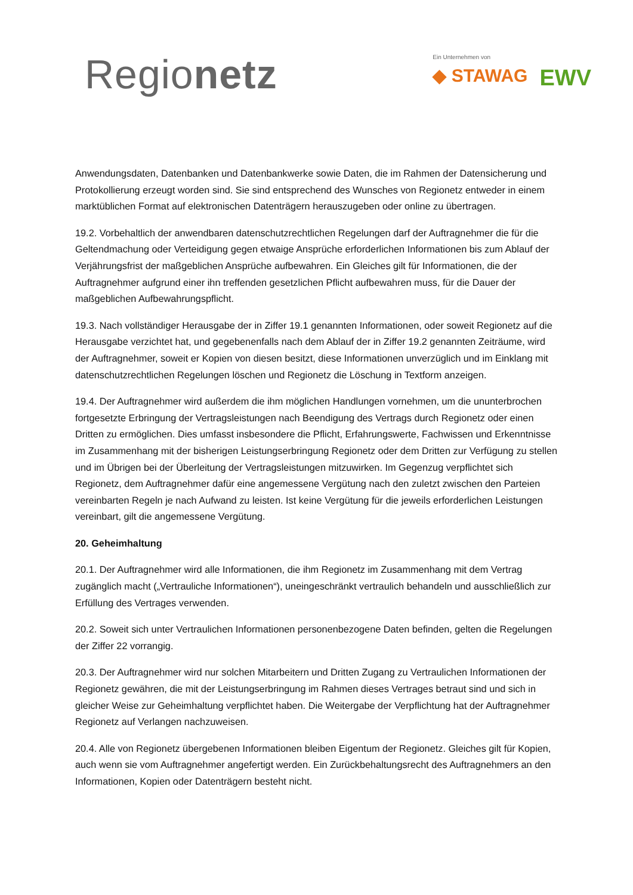Regionetz
Ein Unternehmen von
◆ STAWAG EWV
Anwendungsdaten, Datenbanken und Datenbankwerke sowie Daten, die im Rahmen der Datensicherung und Protokollierung erzeugt worden sind. Sie sind entsprechend des Wunsches von Regionetz entweder in einem marktüblichen Format auf elektronischen Datenträgern herauszugeben oder online zu übertragen.
19.2. Vorbehaltlich der anwendbaren datenschutzrechtlichen Regelungen darf der Auftragnehmer die für die Geltendmachung oder Verteidigung gegen etwaige Ansprüche erforderlichen Informationen bis zum Ablauf der Verjährungsfrist der maßgeblichen Ansprüche aufbewahren. Ein Gleiches gilt für Informationen, die der Auftragnehmer aufgrund einer ihn treffenden gesetzlichen Pflicht aufbewahren muss, für die Dauer der maßgeblichen Aufbewahrungspflicht.
19.3. Nach vollständiger Herausgabe der in Ziffer 19.1 genannten Informationen, oder soweit Regionetz auf die Herausgabe verzichtet hat, und gegebenenfalls nach dem Ablauf der in Ziffer 19.2 genannten Zeiträume, wird der Auftragnehmer, soweit er Kopien von diesen besitzt, diese Informationen unverzüglich und im Einklang mit datenschutzrechtlichen Regelungen löschen und Regionetz die Löschung in Textform anzeigen.
19.4. Der Auftragnehmer wird außerdem die ihm möglichen Handlungen vornehmen, um die ununterbrochen fortgesetzte Erbringung der Vertragsleistungen nach Beendigung des Vertrags durch Regionetz oder einen Dritten zu ermöglichen. Dies umfasst insbesondere die Pflicht, Erfahrungswerte, Fachwissen und Erkenntnisse im Zusammenhang mit der bisherigen Leistungserbringung Regionetz oder dem Dritten zur Verfügung zu stellen und im Übrigen bei der Überleitung der Vertragsleistungen mitzuwirken. Im Gegenzug verpflichtet sich Regionetz, dem Auftragnehmer dafür eine angemessene Vergütung nach den zuletzt zwischen den Parteien vereinbarten Regeln je nach Aufwand zu leisten. Ist keine Vergütung für die jeweils erforderlichen Leistungen vereinbart, gilt die angemessene Vergütung.
20. Geheimhaltung
20.1. Der Auftragnehmer wird alle Informationen, die ihm Regionetz im Zusammenhang mit dem Vertrag zugänglich macht („Vertrauliche Informationen“), uneingeschränkt vertraulich behandeln und ausschließlich zur Erfüllung des Vertrages verwenden.
20.2. Soweit sich unter Vertraulichen Informationen personenbezogene Daten befinden, gelten die Regelungen der Ziffer 22 vorrangig.
20.3. Der Auftragnehmer wird nur solchen Mitarbeitern und Dritten Zugang zu Vertraulichen Informationen der Regionetz gewähren, die mit der Leistungserbringung im Rahmen dieses Vertrages betraut sind und sich in gleicher Weise zur Geheimhaltung verpflichtet haben. Die Weitergabe der Verpflichtung hat der Auftragnehmer Regionetz auf Verlangen nachzuweisen.
20.4. Alle von Regionetz übergebenen Informationen bleiben Eigentum der Regionetz. Gleiches gilt für Kopien, auch wenn sie vom Auftragnehmer angefertigt werden. Ein Zurückbehaltungsrecht des Auftragnehmers an den Informationen, Kopien oder Datenträgern besteht nicht.